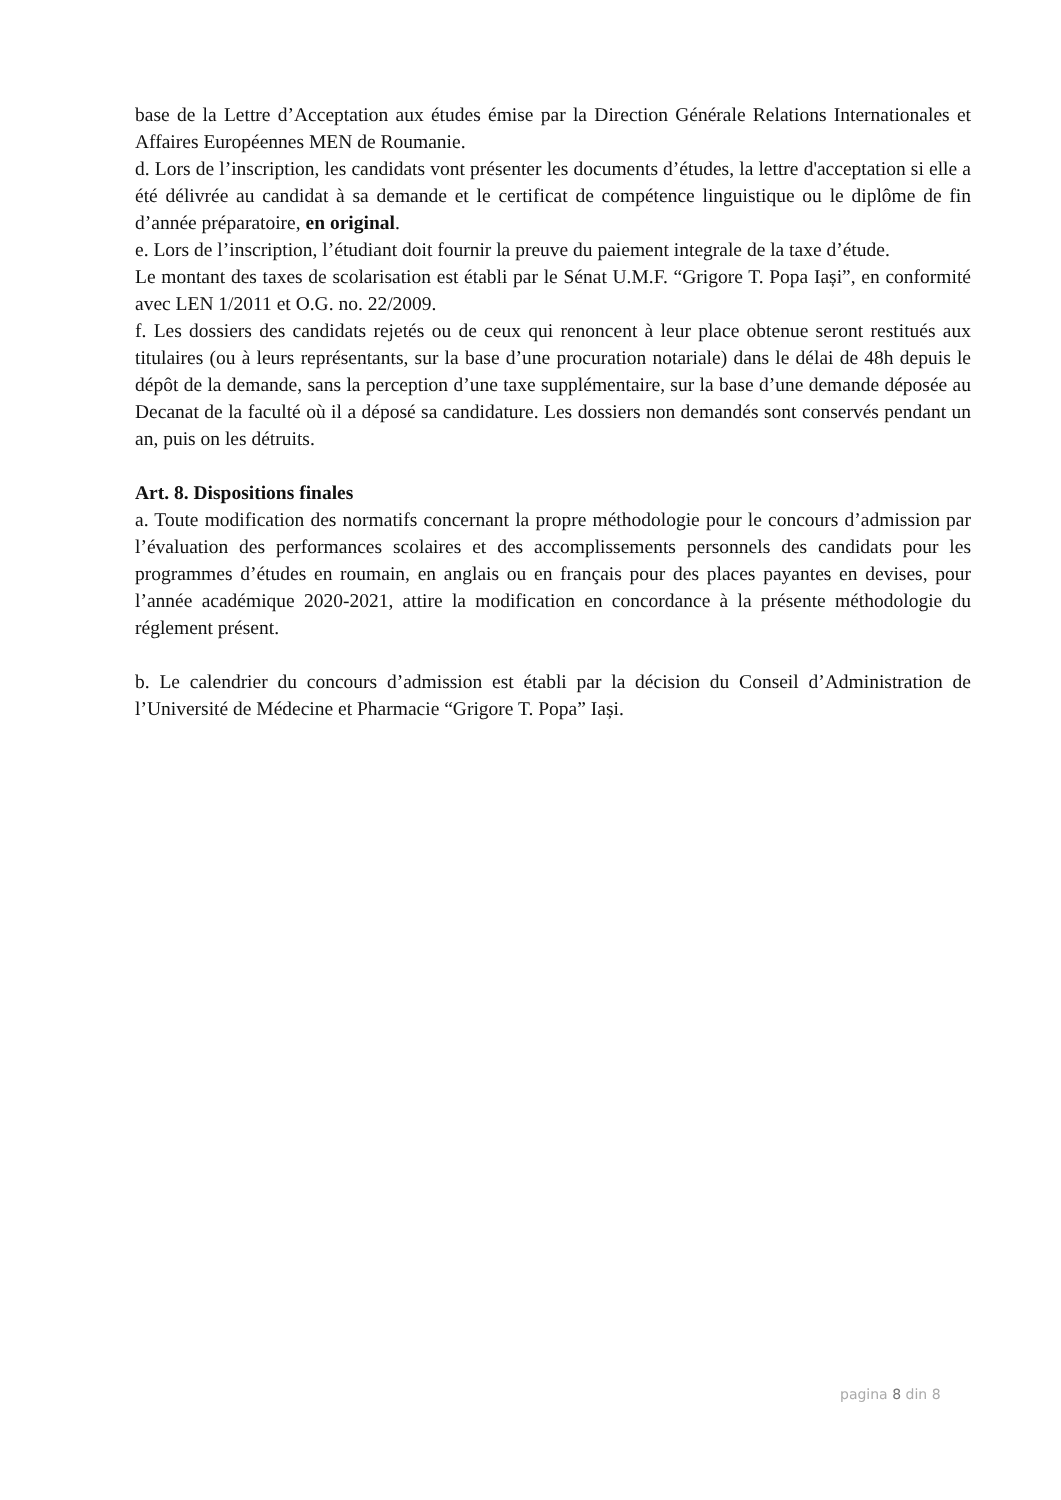base de la Lettre d’Acceptation aux études émise par la Direction Générale Relations Internationales et Affaires Européennes MEN de Roumanie.
d. Lors de l’inscription, les candidats vont présenter les documents d’études, la lettre d'acceptation si elle a été délivrée au candidat à sa demande et le certificat de compétence linguistique ou le diplôme de fin d’année préparatoire, en original.
e. Lors de l’inscription, l’étudiant doit fournir la preuve du paiement integrale de la taxe d’étude.
Le montant des taxes de scolarisation est établi par le Sénat U.M.F. “Grigore T. Popa Iași”, en conformité avec LEN 1/2011 et O.G. no. 22/2009.
f. Les dossiers des candidats rejetés ou de ceux qui renoncent à leur place obtenue seront restitués aux titulaires (ou à leurs représentants, sur la base d’une procuration notariale) dans le délai de 48h depuis le dépôt de la demande, sans la perception d’une taxe supplémentaire, sur la base d’une demande déposée au Decanat de la faculté où il a déposé sa candidature. Les dossiers non demandés sont conservés pendant un an, puis on les détruits.
Art. 8. Dispositions finales
a. Toute modification des normatifs concernant la propre méthodologie pour le concours d’admission par l’évaluation des performances scolaires et des accomplissements personnels des candidats pour les programmes d’études en roumain, en anglais ou en français pour des places payantes en devises, pour l’année académique 2020-2021, attire la modification en concordance à la présente méthodologie du réglement présent.
b. Le calendrier du concours d’admission est établi par la décision du Conseil d’Administration de l’Université de Médecine et Pharmacie “Grigore T. Popa” Iași.
pagina 8 din 8